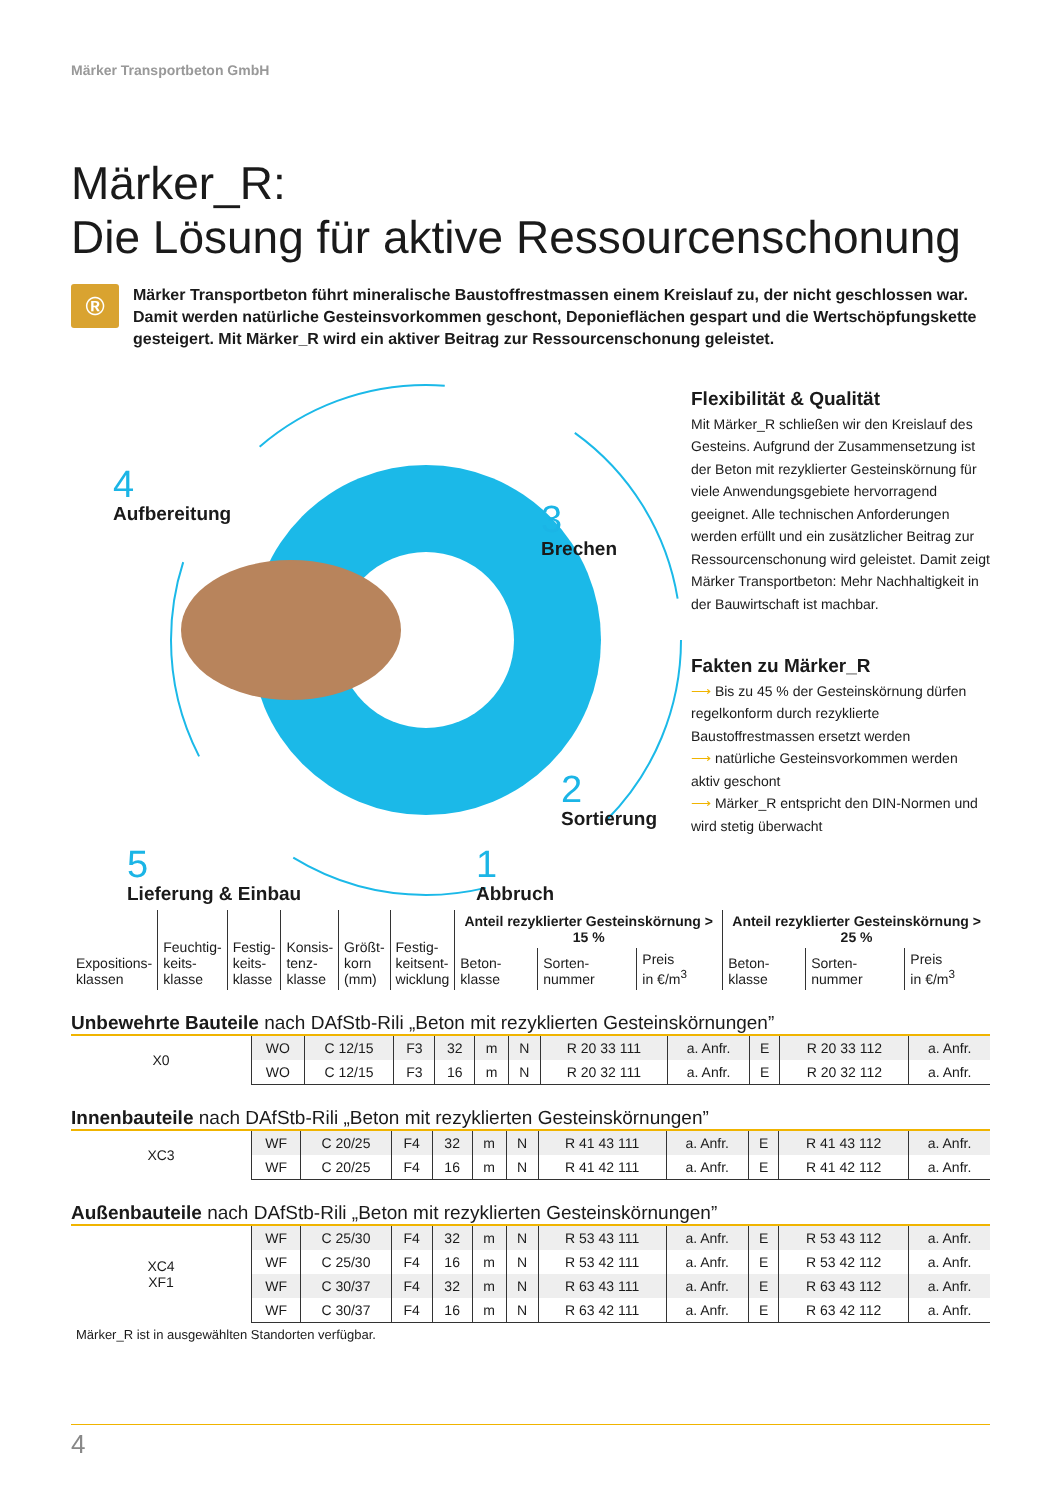Märker Transportbeton GmbH
Märker_R:
Die Lösung für aktive Ressourcenschonung
®
Märker Transportbeton führt mineralische Baustoffrestmassen einem Kreislauf zu, der nicht geschlossen war. Damit werden natürliche Gesteinsvorkommen geschont, Deponieflächen gespart und die Wertschöpfungskette gesteigert. Mit Märker_R wird ein aktiver Beitrag zur Ressourcenschonung geleistet.
4
Aufbereitung
3
Brechen
2
Sortierung
5
Lieferung & Einbau
1
Abbruch
Flexibilität & Qualität
Mit Märker_R schließen wir den Kreislauf des Gesteins. Aufgrund der Zusammensetzung ist der Beton mit rezyklierter Gesteinskörnung für viele Anwendungsgebiete hervorragend geeignet. Alle technischen Anforderungen werden erfüllt und ein zusätzlicher Beitrag zur Ressourcenschonung wird geleistet. Damit zeigt Märker Transportbeton: Mehr Nachhaltigkeit in der Bauwirtschaft ist machbar.
Fakten zu Märker_R
⟶ Bis zu 45 % der Gesteinskörnung dürfen regelkonform durch rezyklierte Baustoffrestmassen ersetzt werden
⟶ natürliche Gesteinsvorkommen werden aktiv geschont
⟶ Märker_R entspricht den DIN-Normen und wird stetig überwacht
| Expositions- klassen | Feuchtig- keits- klasse | Festig- keits- klasse | Konsis- tenz- klasse | Größt- korn (mm) | Festig- keitsent- wicklung | Anteil rezyklierter Gesteinskörnung > 15 % | | | Anteil rezyklierter Gesteinskörnung > 25 % | | |
| --- | --- | --- | --- | --- | --- | --- | --- | --- | --- | --- | --- |
| | | | | | | Beton- klasse | Sorten- nummer | Preis in €/m<sup>3</sup> | Beton- klasse | Sorten- nummer | Preis in €/m<sup>3</sup> |
Unbewehrte Bauteile nach DAfStb-Rili „Beton mit rezyklierten Gesteinskörnungen”
| X0 | WO | C 12/15 | F3 | 32 | m | N | R 20 33 111 | a. Anfr. | E | R 20 33 112 | a. Anfr. |
| | WO | C 12/15 | F3 | 16 | m | N | R 20 32 111 | a. Anfr. | E | R 20 32 112 | a. Anfr. |
Innenbauteile nach DAfStb-Rili „Beton mit rezyklierten Gesteinskörnungen”
| XC3 | WF | C 20/25 | F4 | 32 | m | N | R 41 43 111 | a. Anfr. | E | R 41 43 112 | a. Anfr. |
| | WF | C 20/25 | F4 | 16 | m | N | R 41 42 111 | a. Anfr. | E | R 41 42 112 | a. Anfr. |
Außenbauteile nach DAfStb-Rili „Beton mit rezyklierten Gesteinskörnungen”
| XC4 XF1 | WF | C 25/30 | F4 | 32 | m | N | R 53 43 111 | a. Anfr. | E | R 53 43 112 | a. Anfr. |
| | WF | C 25/30 | F4 | 16 | m | N | R 53 42 111 | a. Anfr. | E | R 53 42 112 | a. Anfr. |
| | WF | C 30/37 | F4 | 32 | m | N | R 63 43 111 | a. Anfr. | E | R 63 43 112 | a. Anfr. |
| | WF | C 30/37 | F4 | 16 | m | N | R 63 42 111 | a. Anfr. | E | R 63 42 112 | a. Anfr. |
Märker_R ist in ausgewählten Standorten verfügbar.
4